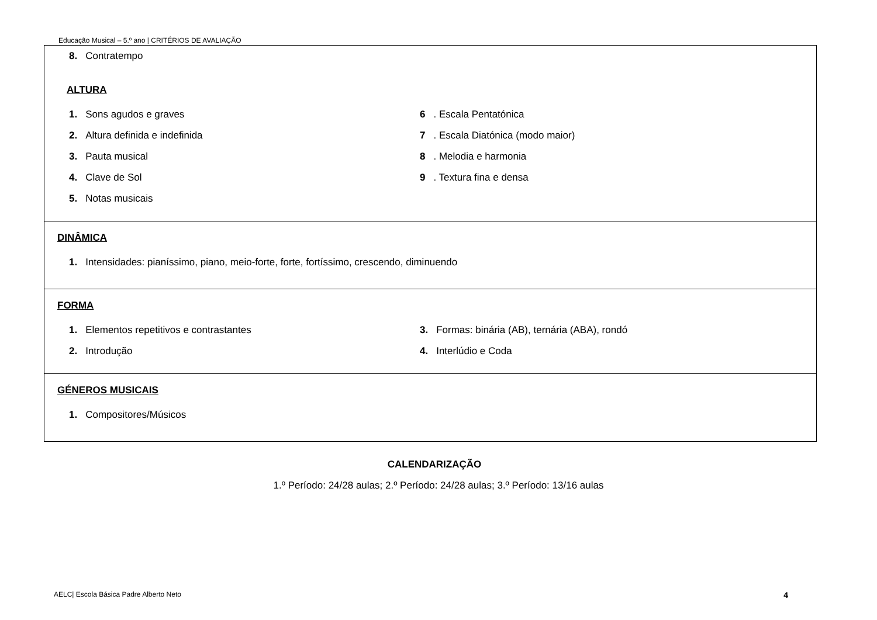Educação Musical – 5.º ano | CRITÉRIOS DE AVALIAÇÃO
| 8. Contratempo ALTURA 1. Sons agudos e graves 6 . Escala Pentatónica 2. Altura definida e indefinida 7 . Escala Diatónica (modo maior) 3. Pauta musical 8 . Melodia e harmonia 4. Clave de Sol 9 . Textura fina e densa 5. Notas musicais |
| DINÂMICA 1. Intensidades: pianíssimo, piano, meio-forte, forte, fortíssimo, crescendo, diminuendo |
| FORMA 1. Elementos repetitivos e contrastantes 3. Formas: binária (AB), ternária (ABA), rondó 2. Introdução 4. Interlúdio e Coda |
| GÉNEROS MUSICAIS 1. Compositores/Músicos |
CALENDARIZAÇÃO
1.º Período: 24/28 aulas; 2.º Período: 24/28 aulas; 3.º Período: 13/16 aulas
AELC| Escola Básica Padre Alberto Neto 4